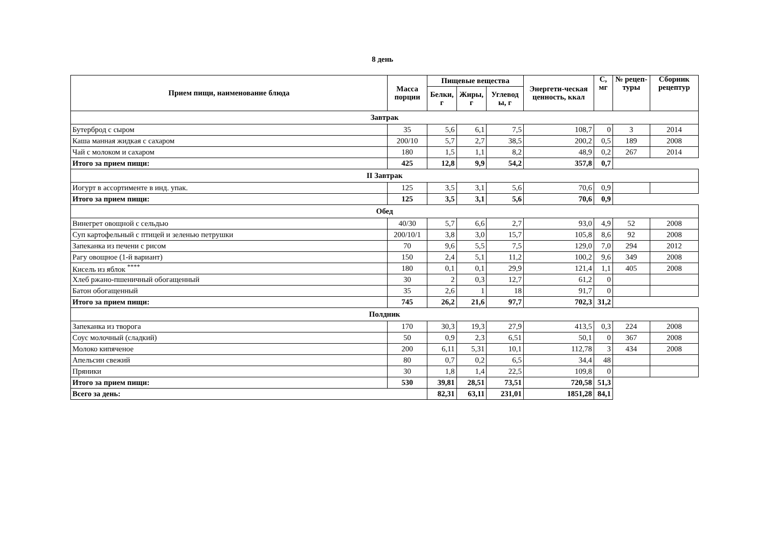8 день
| Прием пищи, наименование блюда | Масса порции | Пищевые вещества | | | Энергети-ческая ценность, ккал | С, мг | № рецеп-туры | Сборник рецептур |
| --- | --- | --- | --- | --- | --- | --- | --- | --- |
| | | Белки, г | Жиры, г | Углевод ы, г | | | | |
| Завтрак | | | | | | | | |
| Бутерброд с сыром | 35 | 5,6 | 6,1 | 7,5 | 108,7 | 0 | 3 | 2014 |
| Каша манная жидкая с сахаром | 200/10 | 5,7 | 2,7 | 38,5 | 200,2 | 0,5 | 189 | 2008 |
| Чай с молоком и сахаром | 180 | 1,5 | 1,1 | 8,2 | 48,9 | 0,2 | 267 | 2014 |
| Итого за прием пищи: | 425 | 12,8 | 9,9 | 54,2 | 357,8 | 0,7 | | |
| II Завтрак | | | | | | | | |
| Иогурт в ассортименте в инд. упак. | 125 | 3,5 | 3,1 | 5,6 | 70,6 | 0,9 | | |
| Итого за прием пищи: | 125 | 3,5 | 3,1 | 5,6 | 70,6 | 0,9 | | |
| Обед | | | | | | | | |
| Винегрет овощной с сельдью | 40/30 | 5,7 | 6,6 | 2,7 | 93,0 | 4,9 | 52 | 2008 |
| Суп картофельный с птицей и зеленью петрушки | 200/10/1 | 3,8 | 3,0 | 15,7 | 105,8 | 8,6 | 92 | 2008 |
| Запеканка из печени с рисом | 70 | 9,6 | 5,5 | 7,5 | 129,0 | 7,0 | 294 | 2012 |
| Рагу овощное (1-й вариант) | 150 | 2,4 | 5,1 | 11,2 | 100,2 | 9,6 | 349 | 2008 |
| Кисель из яблок <sup>****</sup> | 180 | 0,1 | 0,1 | 29,9 | 121,4 | 1,1 | 405 | 2008 |
| Хлеб ржано-пшеничный обогащенный | 30 | 2 | 0,3 | 12,7 | 61,2 | 0 | | |
| Батон обогащенный | 35 | 2,6 | 1 | 18 | 91,7 | 0 | | |
| Итого за прием пищи: | 745 | 26,2 | 21,6 | 97,7 | 702,3 | 31,2 | | |
| Полдник | | | | | | | | |
| Запеканка из творога | 170 | 30,3 | 19,3 | 27,9 | 413,5 | 0,3 | 224 | 2008 |
| Соус молочный (сладкий) | 50 | 0,9 | 2,3 | 6,51 | 50,1 | 0 | 367 | 2008 |
| Молоко кипяченое | 200 | 6,11 | 5,31 | 10,1 | 112,78 | 3 | 434 | 2008 |
| Апельсин свежий | 80 | 0,7 | 0,2 | 6,5 | 34,4 | 48 | | |
| Пряники | 30 | 1,8 | 1,4 | 22,5 | 109,8 | 0 | | |
| Итого за прием пищи: | 530 | 39,81 | 28,51 | 73,51 | 720,58 | 51,3 | | |
| Всего за день: | | 82,31 | 63,11 | 231,01 | 1851,28 | 84,1 | | |